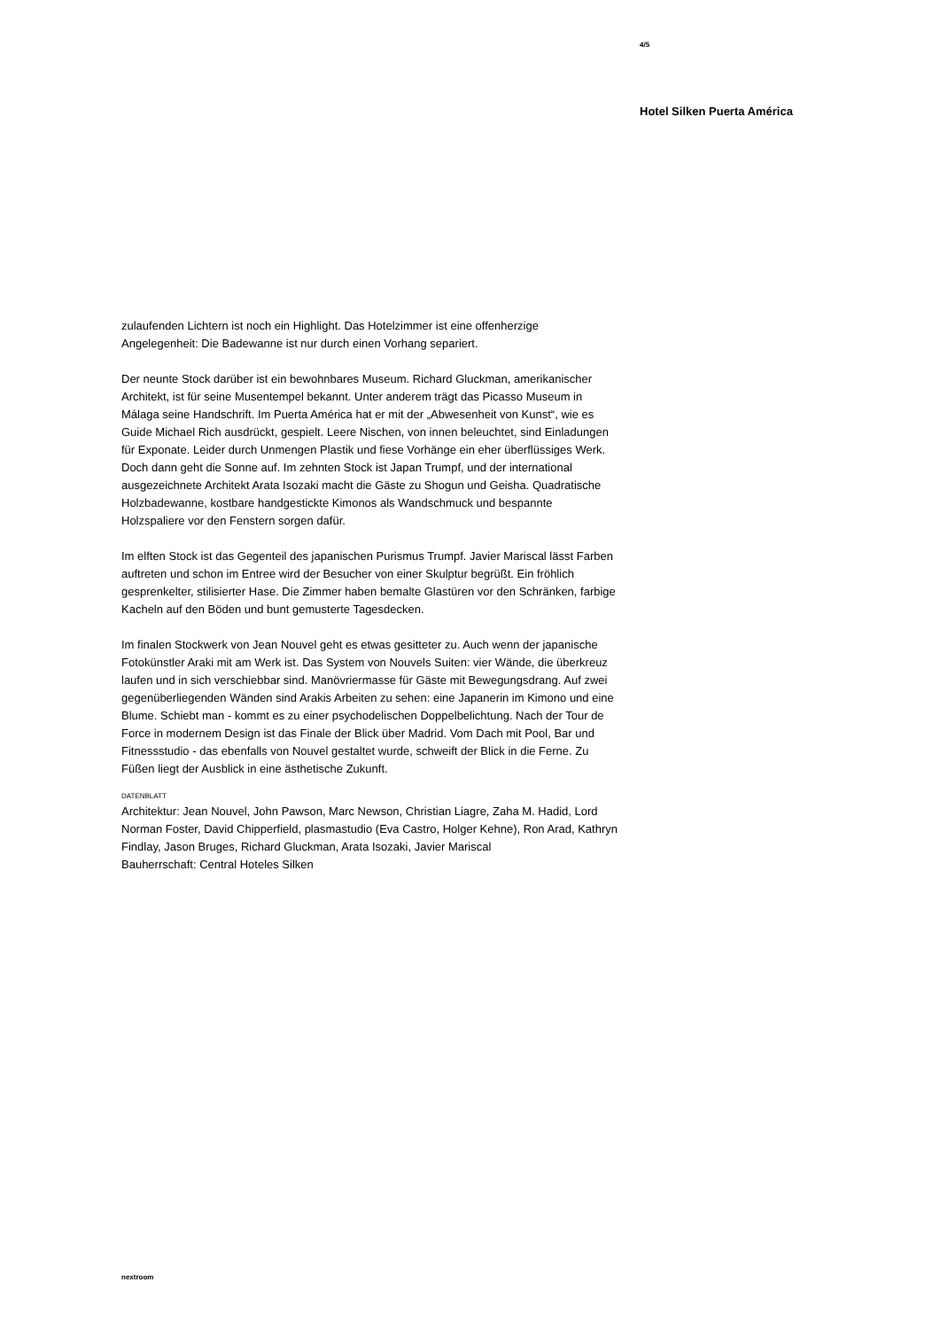4/5
Hotel Silken Puerta América
zulaufenden Lichtern ist noch ein Highlight. Das Hotelzimmer ist eine offenherzige Angelegenheit: Die Badewanne ist nur durch einen Vorhang separiert.
Der neunte Stock darüber ist ein bewohnbares Museum. Richard Gluckman, amerikanischer Architekt, ist für seine Musentempel bekannt. Unter anderem trägt das Picasso Museum in Málaga seine Handschrift. Im Puerta América hat er mit der „Abwesenheit von Kunst“, wie es Guide Michael Rich ausdrückt, gespielt. Leere Nischen, von innen beleuchtet, sind Einladungen für Exponate. Leider durch Unmengen Plastik und fiese Vorhänge ein eher überflüssiges Werk. Doch dann geht die Sonne auf. Im zehnten Stock ist Japan Trumpf, und der international ausgezeichnete Architekt Arata Isozaki macht die Gäste zu Shogun und Geisha. Quadratische Holzbadewanne, kostbare handgestickte Kimonos als Wandschmuck und bespannte Holzspaliere vor den Fenstern sorgen dafür.
Im elften Stock ist das Gegenteil des japanischen Purismus Trumpf. Javier Mariscal lässt Farben auftreten und schon im Entree wird der Besucher von einer Skulptur begrüßt. Ein fröhlich gesprenkelter, stilisierter Hase. Die Zimmer haben bemalte Glastüren vor den Schränken, farbige Kacheln auf den Böden und bunt gemusterte Tagesdecken.
Im finalen Stockwerk von Jean Nouvel geht es etwas gesitteter zu. Auch wenn der japanische Fotokünstler Araki mit am Werk ist. Das System von Nouvels Suiten: vier Wände, die überkreuz laufen und in sich verschiebbar sind. Manövriermasse für Gäste mit Bewegungsdrang. Auf zwei gegenüberliegenden Wänden sind Arakis Arbeiten zu sehen: eine Japanerin im Kimono und eine Blume. Schiebt man - kommt es zu einer psychodelischen Doppelbelichtung. Nach der Tour de Force in modernem Design ist das Finale der Blick über Madrid. Vom Dach mit Pool, Bar und Fitnessstudio - das ebenfalls von Nouvel gestaltet wurde, schweift der Blick in die Ferne. Zu Füßen liegt der Ausblick in eine ästhetische Zukunft.
DATENBLATT
Architektur: Jean Nouvel, John Pawson, Marc Newson, Christian Liagre, Zaha M. Hadid, Lord Norman Foster, David Chipperfield, plasmastudio (Eva Castro, Holger Kehne), Ron Arad, Kathryn Findlay, Jason Bruges, Richard Gluckman, Arata Isozaki, Javier Mariscal
Bauherrschaft: Central Hoteles Silken
nextroom